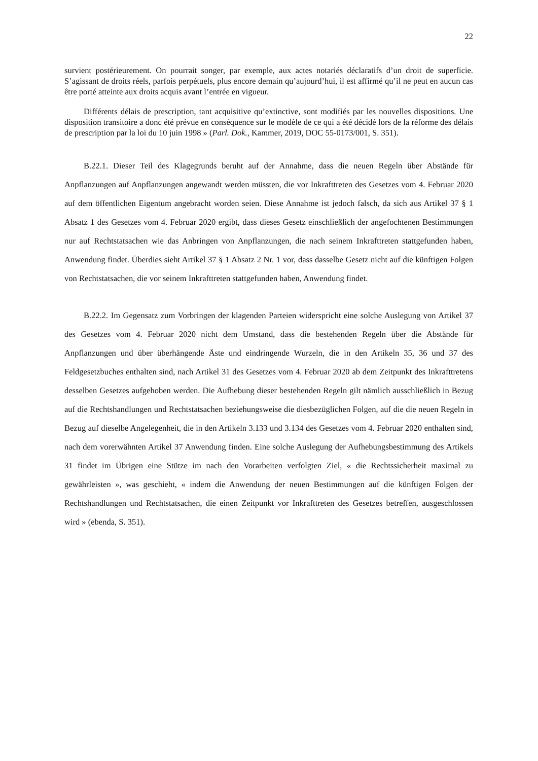22
survient postérieurement. On pourrait songer, par exemple, aux actes notariés déclaratifs d’un droit de superficie. S’agissant de droits réels, parfois perpétuels, plus encore demain qu’aujourd’hui, il est affirmé qu’il ne peut en aucun cas être porté atteinte aux droits acquis avant l’entrée en vigueur.
Différents délais de prescription, tant acquisitive qu’extinctive, sont modifiés par les nouvelles dispositions. Une disposition transitoire a donc été prévue en conséquence sur le modèle de ce qui a été décidé lors de la réforme des délais de prescription par la loi du 10 juin 1998 » (Parl. Dok., Kammer, 2019, DOC 55-0173/001, S. 351).
B.22.1. Dieser Teil des Klagegrunds beruht auf der Annahme, dass die neuen Regeln über Abstände für Anpflanzungen auf Anpflanzungen angewandt werden müssten, die vor Inkrafttreten des Gesetzes vom 4. Februar 2020 auf dem öffentlichen Eigentum angebracht worden seien. Diese Annahme ist jedoch falsch, da sich aus Artikel 37 § 1 Absatz 1 des Gesetzes vom 4. Februar 2020 ergibt, dass dieses Gesetz einschließlich der angefochtenen Bestimmungen nur auf Rechtstatsachen wie das Anbringen von Anpflanzungen, die nach seinem Inkrafttreten stattgefunden haben, Anwendung findet. Überdies sieht Artikel 37 § 1 Absatz 2 Nr. 1 vor, dass dasselbe Gesetz nicht auf die künftigen Folgen von Rechtstatsachen, die vor seinem Inkrafttreten stattgefunden haben, Anwendung findet.
B.22.2. Im Gegensatz zum Vorbringen der klagenden Parteien widerspricht eine solche Auslegung von Artikel 37 des Gesetzes vom 4. Februar 2020 nicht dem Umstand, dass die bestehenden Regeln über die Abstände für Anpflanzungen und über überhängende Äste und eindringende Wurzeln, die in den Artikeln 35, 36 und 37 des Feldgesetzbuches enthalten sind, nach Artikel 31 des Gesetzes vom 4. Februar 2020 ab dem Zeitpunkt des Inkrafttretens desselben Gesetzes aufgehoben werden. Die Aufhebung dieser bestehenden Regeln gilt nämlich ausschließlich in Bezug auf die Rechtshandlungen und Rechtstatsachen beziehungsweise die diesbezüglichen Folgen, auf die die neuen Regeln in Bezug auf dieselbe Angelegenheit, die in den Artikeln 3.133 und 3.134 des Gesetzes vom 4. Februar 2020 enthalten sind, nach dem vorerwähnten Artikel 37 Anwendung finden. Eine solche Auslegung der Aufhebungsbestimmung des Artikels 31 findet im Übrigen eine Stütze im nach den Vorarbeiten verfolgten Ziel, « die Rechtssicherheit maximal zu gewährleisten », was geschieht, « indem die Anwendung der neuen Bestimmungen auf die künftigen Folgen der Rechtshandlungen und Rechtstatsachen, die einen Zeitpunkt vor Inkrafttreten des Gesetzes betreffen, ausgeschlossen wird » (ebenda, S. 351).